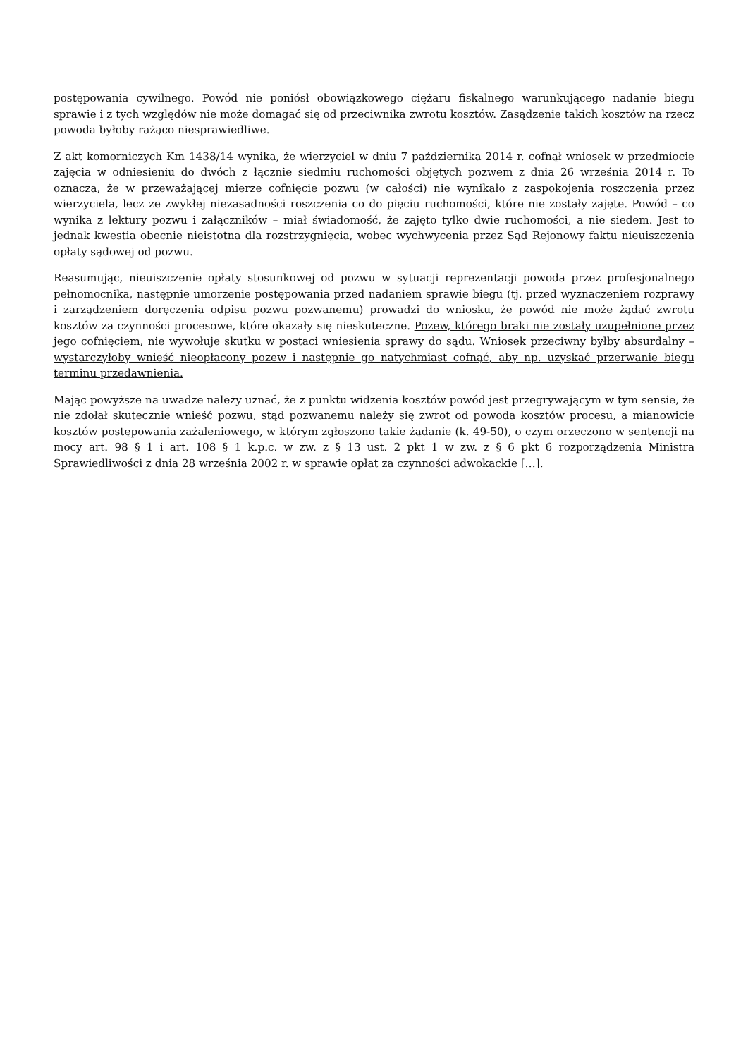postępowania cywilnego. Powód nie poniósł obowiązkowego ciężaru fiskalnego warunkującego nadanie biegu sprawie i z tych względów nie może domagać się od przeciwnika zwrotu kosztów. Zasądzenie takich kosztów na rzecz powoda byłoby rażąco niesprawiedliwe.
Z akt komorniczych Km 1438/14 wynika, że wierzyciel w dniu 7 października 2014 r. cofnął wniosek w przedmiocie zajęcia w odniesieniu do dwóch z łącznie siedmiu ruchomości objętych pozwem z dnia 26 września 2014 r. To oznacza, że w przeważającej mierze cofnięcie pozwu (w całości) nie wynikało z zaspokojenia roszczenia przez wierzyciela, lecz ze zwykłej niezasadności roszczenia co do pięciu ruchomości, które nie zostały zajęte. Powód – co wynika z lektury pozwu i załączników – miał świadomość, że zajęto tylko dwie ruchomości, a nie siedem. Jest to jednak kwestia obecnie nieistotna dla rozstrzygnięcia, wobec wychwycenia przez Sąd Rejonowy faktu nieuiszczenia opłaty sądowej od pozwu.
Reasumując, nieuiszczenie opłaty stosunkowej od pozwu w sytuacji reprezentacji powoda przez profesjonalnego pełnomocnika, następnie umorzenie postępowania przed nadaniem sprawie biegu (tj. przed wyznaczeniem rozprawy i zarządzeniem doręczenia odpisu pozwu pozwanemu) prowadzi do wniosku, że powód nie może żądać zwrotu kosztów za czynności procesowe, które okazały się nieskuteczne. Pozew, którego braki nie zostały uzupełnione przez jego cofnięciem, nie wywołuje skutku w postaci wniesienia sprawy do sądu. Wniosek przeciwny byłby absurdalny – wystarczyłoby wnieść nieopłacony pozew i następnie go natychmiast cofnąć, aby np. uzyskać przerwanie biegu terminu przedawnienia.
Mając powyższe na uwadze należy uznać, że z punktu widzenia kosztów powód jest przegrywającym w tym sensie, że nie zdołał skutecznie wnieść pozwu, stąd pozwanemu należy się zwrot od powoda kosztów procesu, a mianowicie kosztów postępowania zażaleniowego, w którym zgłoszono takie żądanie (k. 49-50), o czym orzeczono w sentencji na mocy art. 98 § 1 i art. 108 § 1 k.p.c. w zw. z § 13 ust. 2 pkt 1 w zw. z § 6 pkt 6 rozporządzenia Ministra Sprawiedliwości z dnia 28 września 2002 r. w sprawie opłat za czynności adwokackie […].